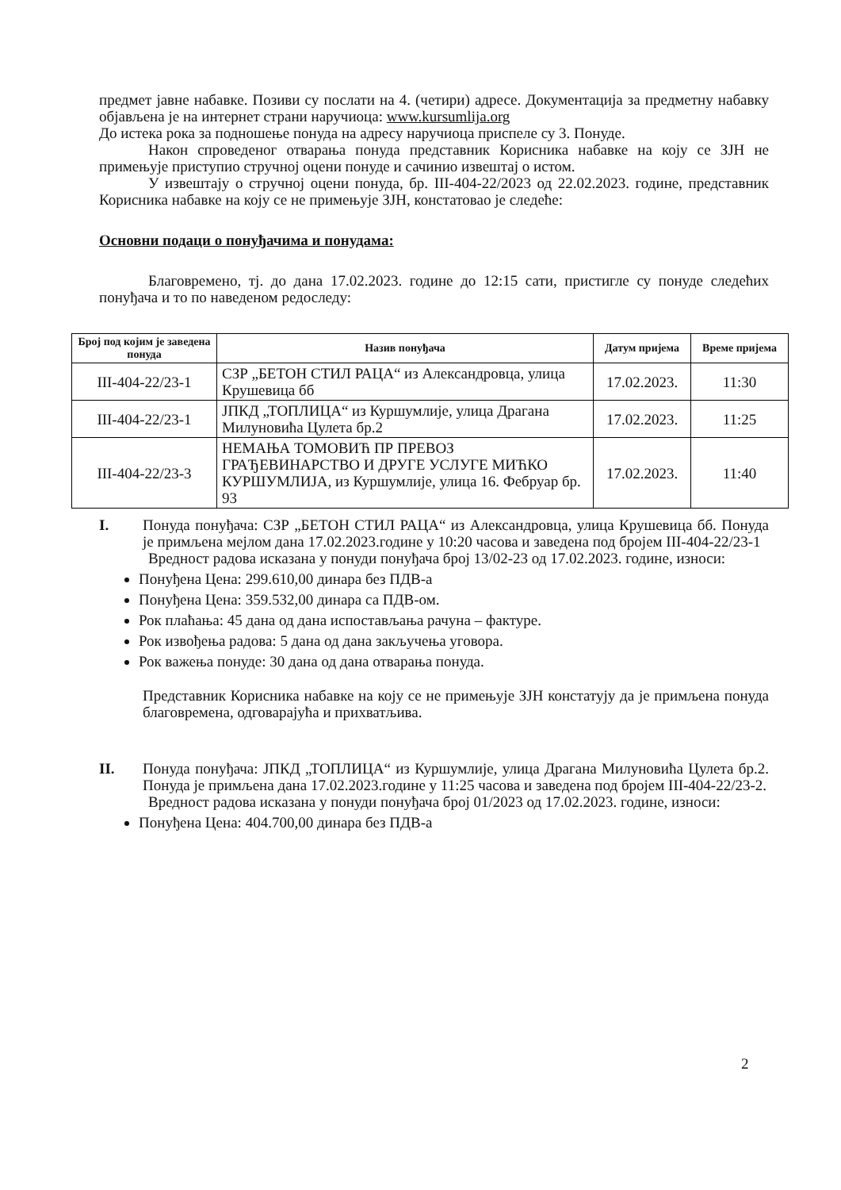предмет јавне набавке. Позиви су послати на 4. (четири) адресе. Документација за предметну набавку објављена је на интернет страни наручиоца: www.kursumlija.org
До истека рока за подношење понуда на адресу наручиоца приспеле су 3. Понуде.
Након спроведеног отварања понуда представник Корисника набавке на коју се ЗЈН не примењује приступио стручној оцени понуде и сачинио извештај о истом.
У извештају о стручној оцени понуда, бр. III-404-22/2023 од 22.02.2023. године, представник Корисника набавке на коју се не примењује ЗЈН, констатовао је следеће:
Основни подаци о понуђачима и понудама:
Благовремено, тј. до дана 17.02.2023. године до 12:15 сати, пристигле су понуде следећих понуђача и то по наведеном редоследу:
| Број под којим је заведена понуда | Назив понуђача | Датум пријема | Време пријема |
| --- | --- | --- | --- |
| III-404-22/23-1 | СЗР „БЕТОН СТИЛ РАЦА“ из Александровца, улица Крушевица бб | 17.02.2023. | 11:30 |
| III-404-22/23-1 | ЈПКД „ТОПЛИЦА“ из Куршумлије, улица Драгана Милуновића Цулета бр.2 | 17.02.2023. | 11:25 |
| III-404-22/23-3 | НЕМАЊА ТОМОВИЋ ПР ПРЕВОЗ ГРАЂЕВИНАРСТВО И ДРУГЕ УСЛУГЕ МИЋКО КУРШУМЛИЈА, из Куршумлије, улица 16. Фебруар бр. 93 | 17.02.2023. | 11:40 |
I. Понуда понуђача: СЗР „БЕТОН СТИЛ РАЦА“ из Александровца, улица Крушевица бб. Понуда је примљена мејлом дана 17.02.2023.године у 10:20 часова и заведена под бројем III-404-22/23-1
Вредност радова исказана у понуди понуђача број 13/02-23 од 17.02.2023. године, износи:
Понуђена Цена: 299.610,00 динара без ПДВ-а
Понуђена Цена: 359.532,00 динара са ПДВ-ом.
Рок плаћања: 45 дана од дана испостављања рачуна – фактуре.
Рок извођења радова: 5 дана од дана закључења уговора.
Рок важења понуде: 30 дана од дана отварања понуда.
Представник Корисника набавке на коју се не примењује ЗЈН констатују да је примљена понуда благовремена, одговарајућа и прихватљива.
II. Понуда понуђача: ЈПКД „ТОПЛИЦА“ из Куршумлије, улица Драгана Милуновића Цулета бр.2. Понуда је примљена дана 17.02.2023.године у 11:25 часова и заведена под бројем III-404-22/23-2.
Вредност радова исказана у понуди понуђача број 01/2023 од 17.02.2023. године, износи:
Понуђена Цена: 404.700,00 динара без ПДВ-а
2